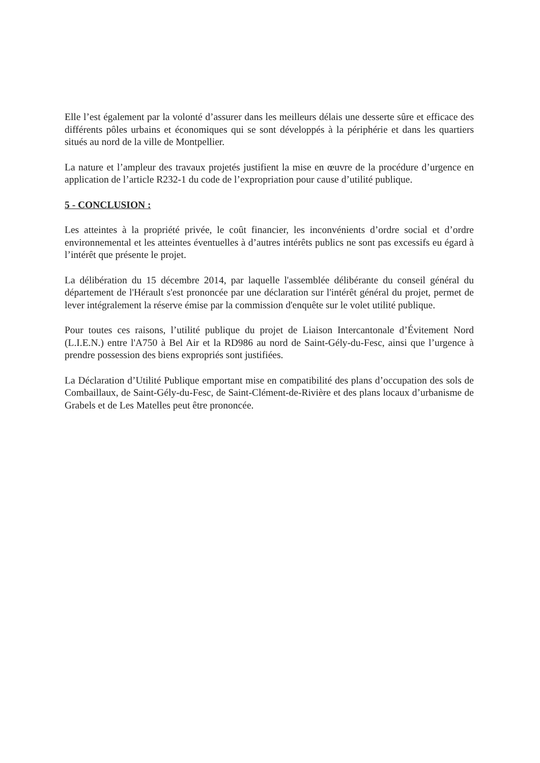Elle l’est également par la volonté d’assurer dans les meilleurs délais une desserte sûre et efficace des différents pôles urbains et économiques qui se sont développés à la périphérie et dans les quartiers situés au nord de la ville de Montpellier.
La nature et l’ampleur des travaux projetés justifient la mise en œuvre de la procédure d’urgence en application de l’article R232-1 du code de l’expropriation pour cause d’utilité publique.
5 - CONCLUSION :
Les atteintes à la propriété privée, le coût financier, les inconvénients d’ordre social et d’ordre environnemental et les atteintes éventuelles à d’autres intérêts publics ne sont pas excessifs eu égard à l’intérêt que présente le projet.
La délibération du 15 décembre 2014, par laquelle l'assemblée délibérante du conseil général du département de l'Hérault s'est prononcée par une déclaration sur l'intérêt général du projet, permet de lever intégralement la réserve émise par la commission d'enquête sur le volet utilité publique.
Pour toutes ces raisons, l’utilité publique du projet de Liaison Intercantonale d’Évitement Nord (L.I.E.N.) entre l'A750 à Bel Air et la RD986 au nord de Saint-Gély-du-Fesc, ainsi que l’urgence à prendre possession des biens expropriés sont justifiées.
La Déclaration d’Utilité Publique emportant mise en compatibilité des plans d’occupation des sols de Combaillaux, de Saint-Gély-du-Fesc, de Saint-Clément-de-Rivière et des plans locaux d’urbanisme de Grabels et de Les Matelles peut être prononcée.